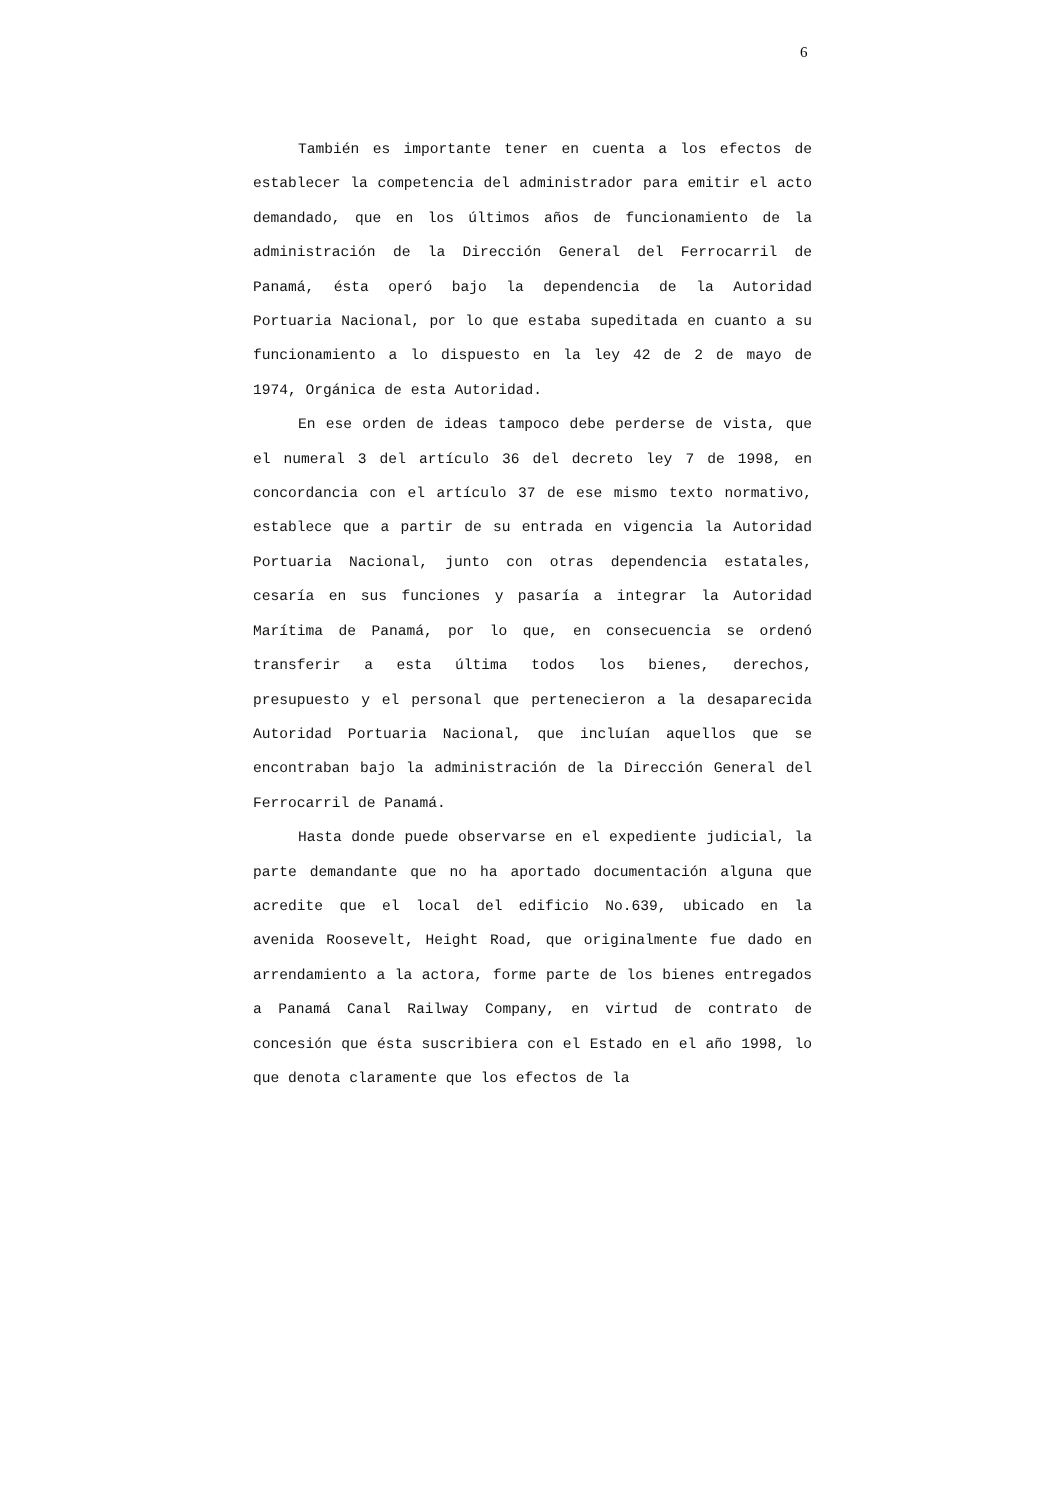6
También es importante tener en cuenta a los efectos de establecer la competencia del administrador para emitir el acto demandado, que en los últimos años de funcionamiento de la administración de la Dirección General del Ferrocarril de Panamá, ésta operó bajo la dependencia de la Autoridad Portuaria Nacional, por lo que estaba supeditada en cuanto a su funcionamiento a lo dispuesto en la ley 42 de 2 de mayo de 1974, Orgánica de esta Autoridad.
En ese orden de ideas tampoco debe perderse de vista, que el numeral 3 del artículo 36 del decreto ley 7 de 1998, en concordancia con el artículo 37 de ese mismo texto normativo, establece que a partir de su entrada en vigencia la Autoridad Portuaria Nacional, junto con otras dependencia estatales, cesaría en sus funciones y pasaría a integrar la Autoridad Marítima de Panamá, por lo que, en consecuencia se ordenó transferir a esta última todos los bienes, derechos, presupuesto y el personal que pertenecieron a la desaparecida Autoridad Portuaria Nacional, que incluían aquellos que se encontraban bajo la administración de la Dirección General del Ferrocarril de Panamá.
Hasta donde puede observarse en el expediente judicial, la parte demandante que no ha aportado documentación alguna que acredite que el local del edificio No.639, ubicado en la avenida Roosevelt, Height Road, que originalmente fue dado en arrendamiento a la actora, forme parte de los bienes entregados a Panamá Canal Railway Company, en virtud de contrato de concesión que ésta suscribiera con el Estado en el año 1998, lo que denota claramente que los efectos de la